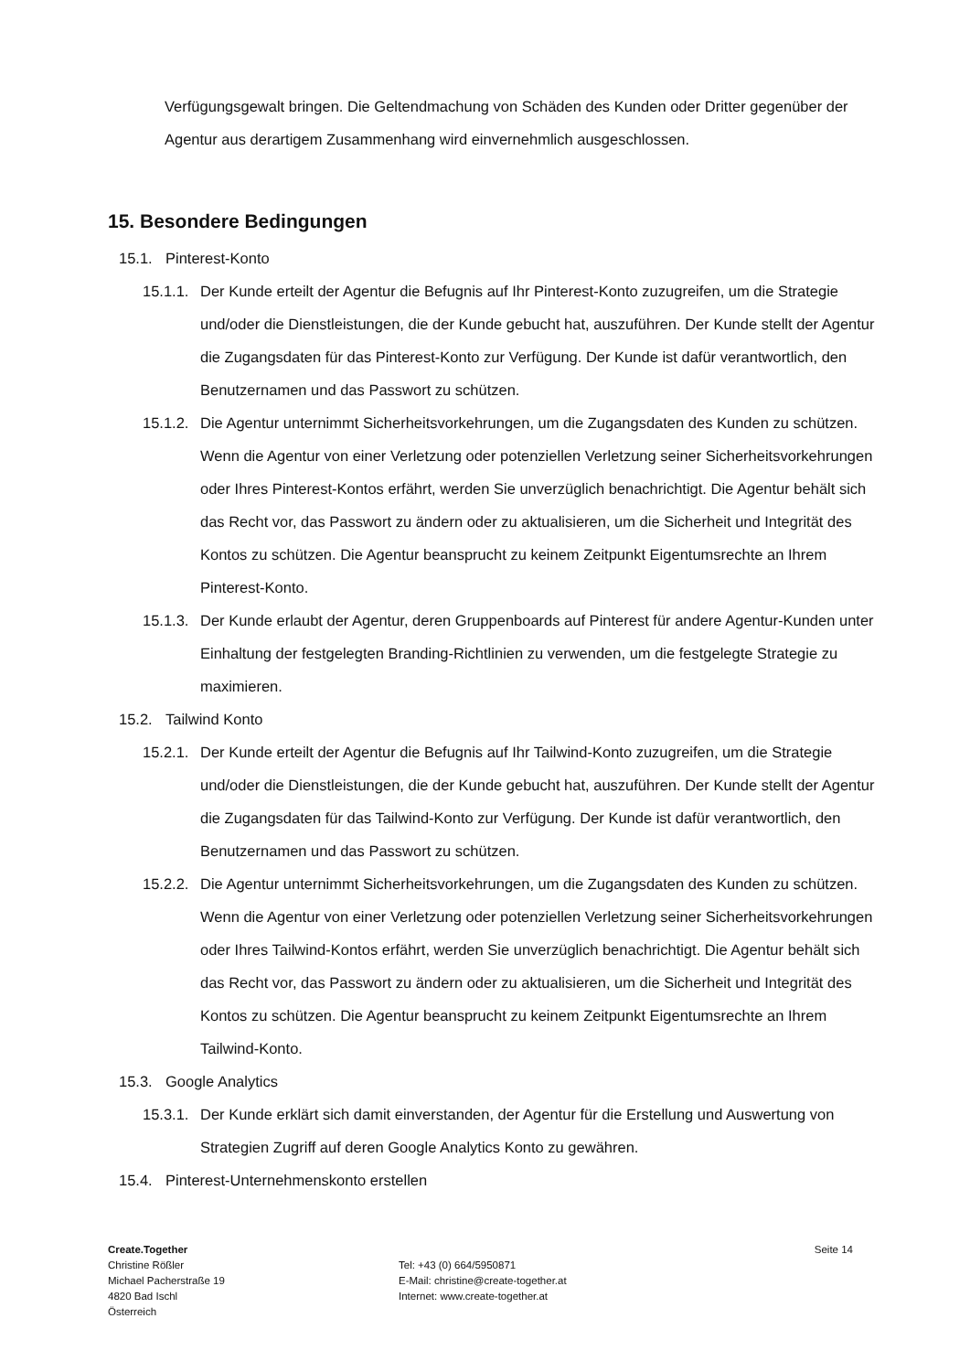Verfügungsgewalt bringen. Die Geltendmachung von Schäden des Kunden oder Dritter gegenüber der Agentur aus derartigem Zusammenhang wird einvernehmlich ausgeschlossen.
15. Besondere Bedingungen
15.1. Pinterest-Konto
15.1.1. Der Kunde erteilt der Agentur die Befugnis auf Ihr Pinterest-Konto zuzugreifen, um die Strategie und/oder die Dienstleistungen, die der Kunde gebucht hat, auszuführen. Der Kunde stellt der Agentur die Zugangsdaten für das Pinterest-Konto zur Verfügung. Der Kunde ist dafür verantwortlich, den Benutzernamen und das Passwort zu schützen.
15.1.2. Die Agentur unternimmt Sicherheitsvorkehrungen, um die Zugangsdaten des Kunden zu schützen. Wenn die Agentur von einer Verletzung oder potenziellen Verletzung seiner Sicherheitsvorkehrungen oder Ihres Pinterest-Kontos erfährt, werden Sie unverzüglich benachrichtigt. Die Agentur behält sich das Recht vor, das Passwort zu ändern oder zu aktualisieren, um die Sicherheit und Integrität des Kontos zu schützen. Die Agentur beansprucht zu keinem Zeitpunkt Eigentumsrechte an Ihrem Pinterest-Konto.
15.1.3. Der Kunde erlaubt der Agentur, deren Gruppenboards auf Pinterest für andere Agentur-Kunden unter Einhaltung der festgelegten Branding-Richtlinien zu verwenden, um die festgelegte Strategie zu maximieren.
15.2. Tailwind Konto
15.2.1. Der Kunde erteilt der Agentur die Befugnis auf Ihr Tailwind-Konto zuzugreifen, um die Strategie und/oder die Dienstleistungen, die der Kunde gebucht hat, auszuführen. Der Kunde stellt der Agentur die Zugangsdaten für das Tailwind-Konto zur Verfügung. Der Kunde ist dafür verantwortlich, den Benutzernamen und das Passwort zu schützen.
15.2.2. Die Agentur unternimmt Sicherheitsvorkehrungen, um die Zugangsdaten des Kunden zu schützen. Wenn die Agentur von einer Verletzung oder potenziellen Verletzung seiner Sicherheitsvorkehrungen oder Ihres Tailwind-Kontos erfährt, werden Sie unverzüglich benachrichtigt. Die Agentur behält sich das Recht vor, das Passwort zu ändern oder zu aktualisieren, um die Sicherheit und Integrität des Kontos zu schützen. Die Agentur beansprucht zu keinem Zeitpunkt Eigentumsrechte an Ihrem Tailwind-Konto.
15.3. Google Analytics
15.3.1. Der Kunde erklärt sich damit einverstanden, der Agentur für die Erstellung und Auswertung von Strategien Zugriff auf deren Google Analytics Konto zu gewähren.
15.4. Pinterest-Unternehmenskonto erstellen
Create.Together
Christine Rößler
Michael Pacherstraße 19
4820 Bad Ischl
Österreich
Tel: +43 (0) 664/5950871
E-Mail: christine@create-together.at
Internet: www.create-together.at
Seite 14